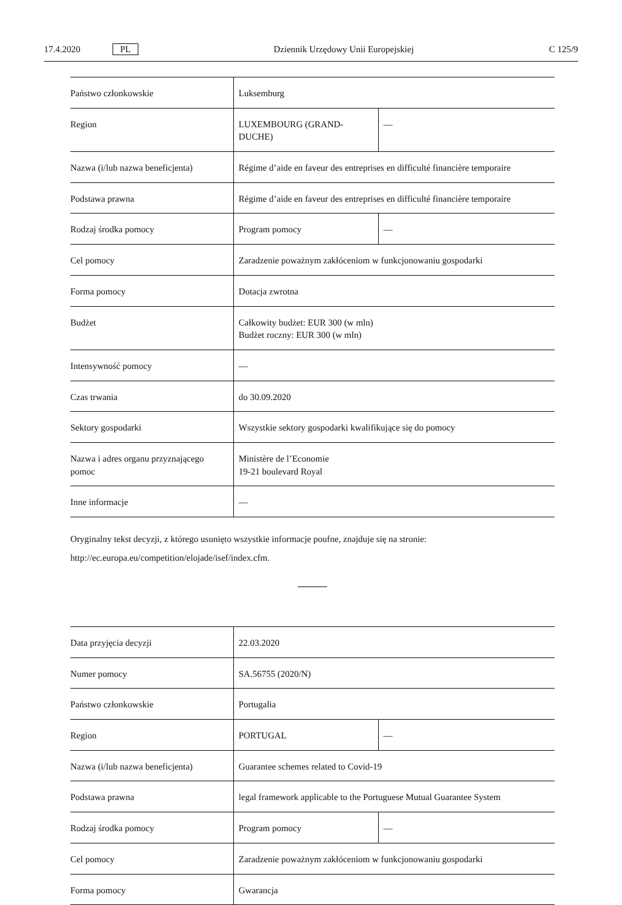17.4.2020 PL Dziennik Urzędowy Unii Europejskiej C 125/9
| Państwo członkowskie | Luksemburg | |
| Region | LUXEMBOURG (GRAND-DUCHE) | — |
| Nazwa (i/lub nazwa beneficjenta) | Régime d’aide en faveur des entreprises en difficulté financière temporaire | |
| Podstawa prawna | Régime d’aide en faveur des entreprises en difficulté financière temporaire | |
| Rodzaj środka pomocy | Program pomocy | — |
| Cel pomocy | Zaradzenie poważnym zakłóceniom w funkcjonowaniu gospodarki | |
| Forma pomocy | Dotacja zwrotna | |
| Budżet | Całkowity budżet: EUR 300 (w mln) Budżet roczny: EUR 300 (w mln) | |
| Intensywność pomocy | — | |
| Czas trwania | do 30.09.2020 | |
| Sektory gospodarki | Wszystkie sektory gospodarki kwalifikujące się do pomocy | |
| Nazwa i adres organu przyznającego pomoc | Ministère de l’Economie 19-21 boulevard Royal | |
| Inne informacje | — | |
Oryginalny tekst decyzji, z którego usunięto wszystkie informacje poufne, znajduje się na stronie:
http://ec.europa.eu/competition/elojade/isef/index.cfm.
| Data przyjęcia decyzji | 22.03.2020 | |
| Numer pomocy | SA.56755 (2020/N) | |
| Państwo członkowskie | Portugalia | |
| Region | PORTUGAL | — |
| Nazwa (i/lub nazwa beneficjenta) | Guarantee schemes related to Covid-19 | |
| Podstawa prawna | legal framework applicable to the Portuguese Mutual Guarantee System | |
| Rodzaj środka pomocy | Program pomocy | — |
| Cel pomocy | Zaradzenie poważnym zakłóceniom w funkcjonowaniu gospodarki | |
| Forma pomocy | Gwarancja | |